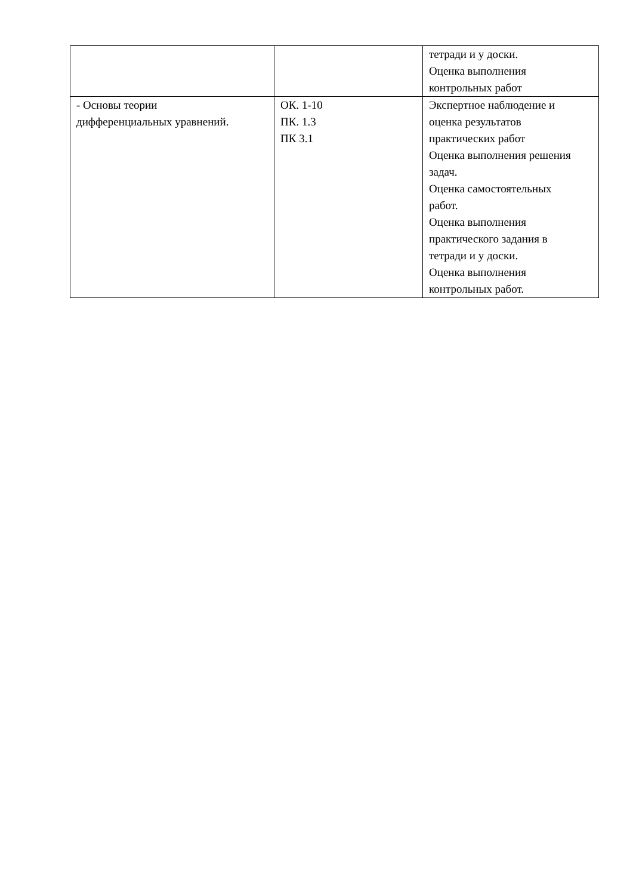| | | тетради и у доски. Оценка выполнения контрольных работ |
| - Основы теории дифференциальных уравнений. | ОК. 1-10 ПК. 1.3 ПК 3.1 | Экспертное наблюдение и оценка результатов практических работ Оценка выполнения решения задач. Оценка самостоятельных работ. Оценка выполнения практического задания в тетради и у доски. Оценка выполнения контрольных работ. |